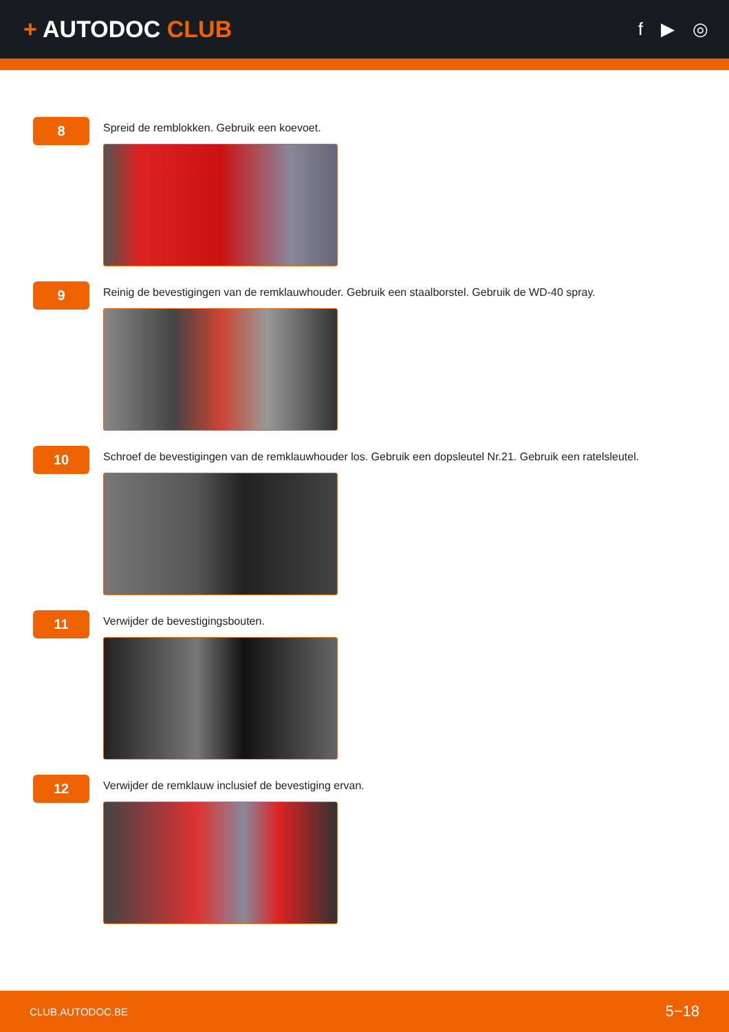+ AUTODOC CLUB
f ▶ ◎
8
Spreid de remblokken. Gebruik een koevoet.
9
Reinig de bevestigingen van de remklauwhouder. Gebruik een staalborstel. Gebruik de WD-40 spray.
10
Schroef de bevestigingen van de remklauwhouder los. Gebruik een dopsleutel Nr.21. Gebruik een ratelsleutel.
11
Verwijder de bevestigingsbouten.
12
Verwijder de remklauw inclusief de bevestiging ervan.
CLUB.AUTODOC.BE 5−18